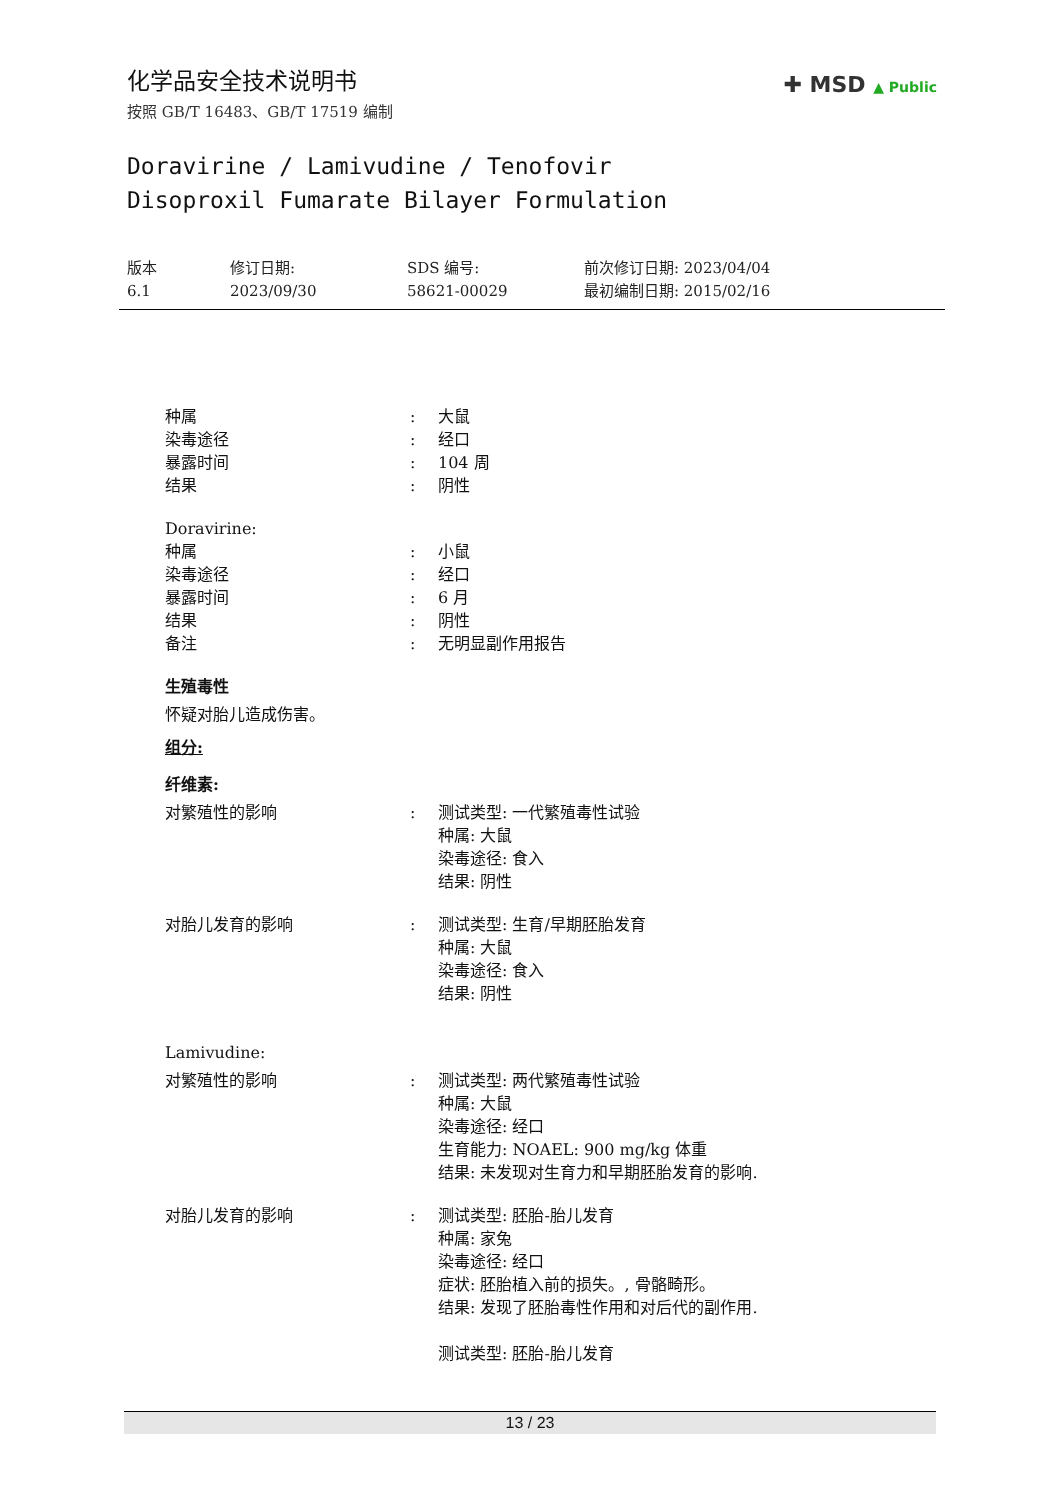✚ MSD ▲ Public
化学品安全技术说明书
按照 GB/T 16483、GB/T 17519 编制
Doravirine / Lamivudine / Tenofovir
Disoproxil Fumarate Bilayer Formulation
版本
6.1
修订日期:
2023/09/30
SDS 编号:
58621-00029
前次修订日期: 2023/04/04
最初编制日期: 2015/02/16
种属: 大鼠
染毒途径: 经口
暴露时间: 104 周
结果: 阴性
Doravirine:
种属: 小鼠
染毒途径: 经口
暴露时间: 6 月
结果: 阴性
备注: 无明显副作用报告
生殖毒性
怀疑对胎儿造成伤害。
组分:
纤维素:
对繁殖性的影响: 测试类型: 一代繁殖毒性试验
种属: 大鼠
染毒途径: 食入
结果: 阴性
对胎儿发育的影响: 测试类型: 生育/早期胚胎发育
种属: 大鼠
染毒途径: 食入
结果: 阴性
Lamivudine:
对繁殖性的影响: 测试类型: 两代繁殖毒性试验
种属: 大鼠
染毒途径: 经口
生育能力: NOAEL: 900 mg/kg 体重
结果: 未发现对生育力和早期胚胎发育的影响.
对胎儿发育的影响: 测试类型: 胚胎-胎儿发育
种属: 家兔
染毒途径: 经口
症状: 胚胎植入前的损失。, 骨骼畸形。
结果: 发现了胚胎毒性作用和对后代的副作用.
测试类型: 胚胎-胎儿发育
13 / 23